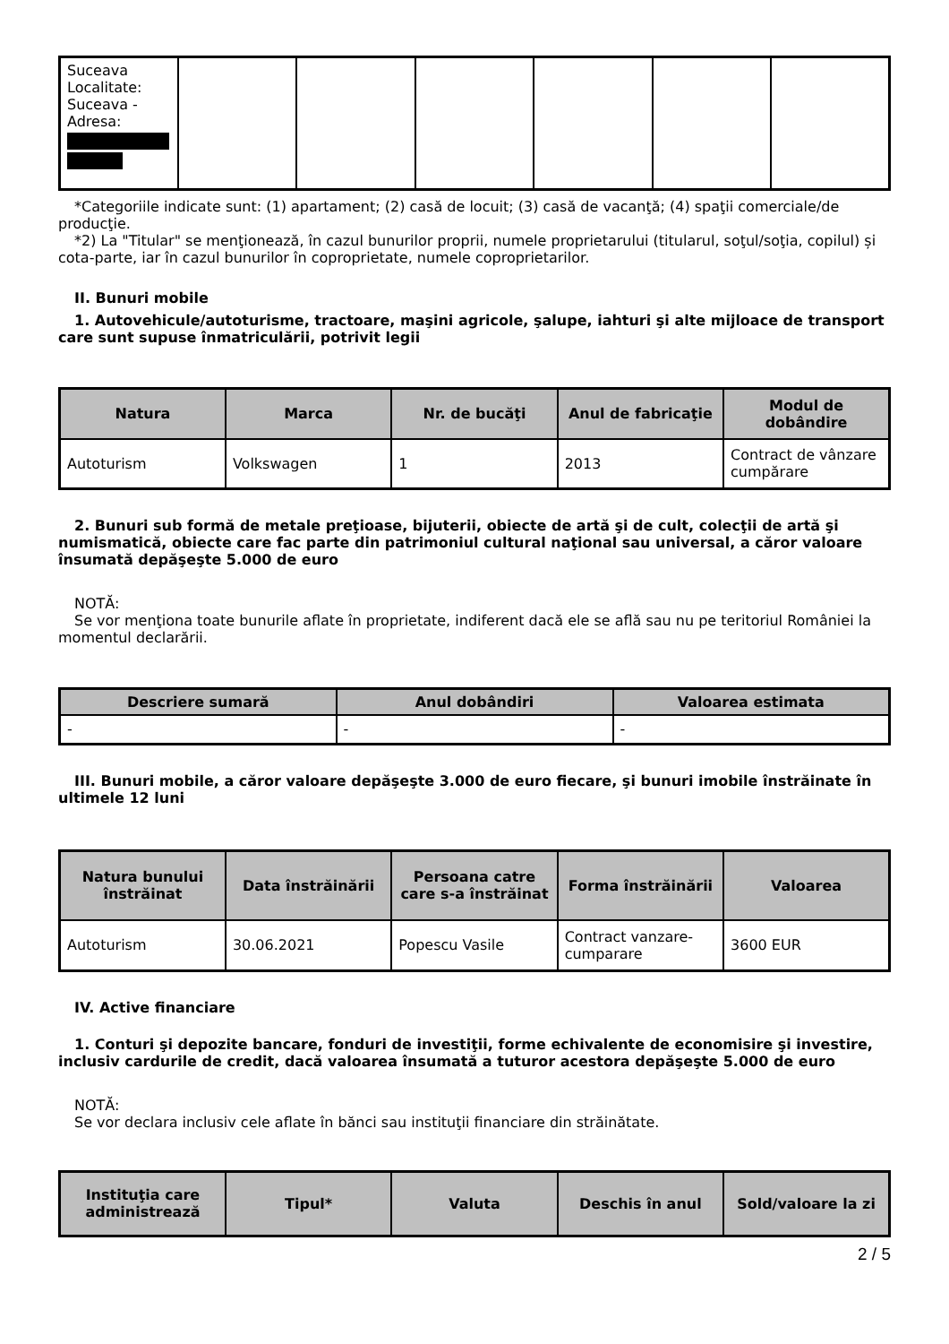| Suceava Localitate: Suceava - Adresa: | | | | | | |
*Categoriile indicate sunt: (1) apartament; (2) casă de locuit; (3) casă de vacanţă; (4) spaţii comerciale/de producţie.
*2) La "Titular" se menţionează, în cazul bunurilor proprii, numele proprietarului (titularul, soţul/soţia, copilul) și cota-parte, iar în cazul bunurilor în coproprietate, numele coproprietarilor.
II. Bunuri mobile
1. Autovehicule/autoturisme, tractoare, maşini agricole, şalupe, iahturi şi alte mijloace de transport care sunt supuse înmatriculării, potrivit legii
| Natura | Marca | Nr. de bucăţi | Anul de fabricaţie | Modul de dobândire |
| --- | --- | --- | --- | --- |
| Autoturism | Volkswagen | 1 | 2013 | Contract de vânzare cumpărare |
2. Bunuri sub formă de metale preţioase, bijuterii, obiecte de artă şi de cult, colecţii de artă şi numismatică, obiecte care fac parte din patrimoniul cultural naţional sau universal, a căror valoare însumată depăşeşte 5.000 de euro
NOTĂ:
Se vor menţiona toate bunurile aflate în proprietate, indiferent dacă ele se află sau nu pe teritoriul României la momentul declarării.
| Descriere sumară | Anul dobândiri | Valoarea estimata |
| --- | --- | --- |
| - | - | - |
III. Bunuri mobile, a căror valoare depăşeşte 3.000 de euro fiecare, şi bunuri imobile înstrăinate în ultimele 12 luni
| Natura bunului înstrăinat | Data înstrăinării | Persoana catre care s-a înstrăinat | Forma înstrăinării | Valoarea |
| --- | --- | --- | --- | --- |
| Autoturism | 30.06.2021 | Popescu Vasile | Contract vanzare-cumparare | 3600 EUR |
IV. Active financiare
1. Conturi şi depozite bancare, fonduri de investiţii, forme echivalente de economisire şi investire, inclusiv cardurile de credit, dacă valoarea însumată a tuturor acestora depăşeşte 5.000 de euro
NOTĂ:
Se vor declara inclusiv cele aflate în bănci sau instituţii financiare din străinătate.
| Instituţia care administrează | Tipul* | Valuta | Deschis în anul | Sold/valoare la zi |
| --- | --- | --- | --- | --- |
2 / 5